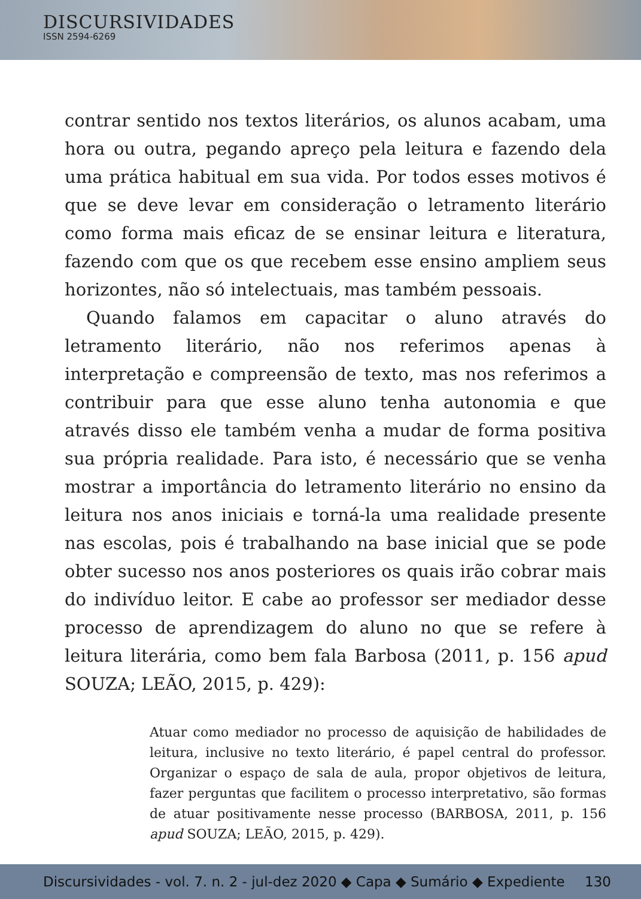DISCURSIVIDADES
ISSN 2594-6269
contrar sentido nos textos literários, os alunos acabam, uma hora ou outra, pegando apreço pela leitura e fazendo dela uma prática habitual em sua vida. Por todos esses motivos é que se deve levar em consideração o letramento literário como forma mais eficaz de se ensinar leitura e literatura, fazendo com que os que recebem esse ensino ampliem seus horizontes, não só intelectuais, mas também pessoais.
Quando falamos em capacitar o aluno através do letramento literário, não nos referimos apenas à interpretação e compreensão de texto, mas nos referimos a contribuir para que esse aluno tenha autonomia e que através disso ele também venha a mudar de forma positiva sua própria realidade. Para isto, é necessário que se venha mostrar a importância do letramento literário no ensino da leitura nos anos iniciais e torná-la uma realidade presente nas escolas, pois é trabalhando na base inicial que se pode obter sucesso nos anos posteriores os quais irão cobrar mais do indivíduo leitor. E cabe ao professor ser mediador desse processo de aprendizagem do aluno no que se refere à leitura literária, como bem fala Barbosa (2011, p. 156 apud SOUZA; LEÃO, 2015, p. 429):
Atuar como mediador no processo de aquisição de habilidades de leitura, inclusive no texto literário, é papel central do professor. Organizar o espaço de sala de aula, propor objetivos de leitura, fazer perguntas que facilitem o processo interpretativo, são formas de atuar positivamente nesse processo (BARBOSA, 2011, p. 156 apud SOUZA; LEÃO, 2015, p. 429).
Discursividades - vol. 7. n. 2 - jul-dez 2020 ◆ Capa ◆ Sumário ◆ Expediente 130